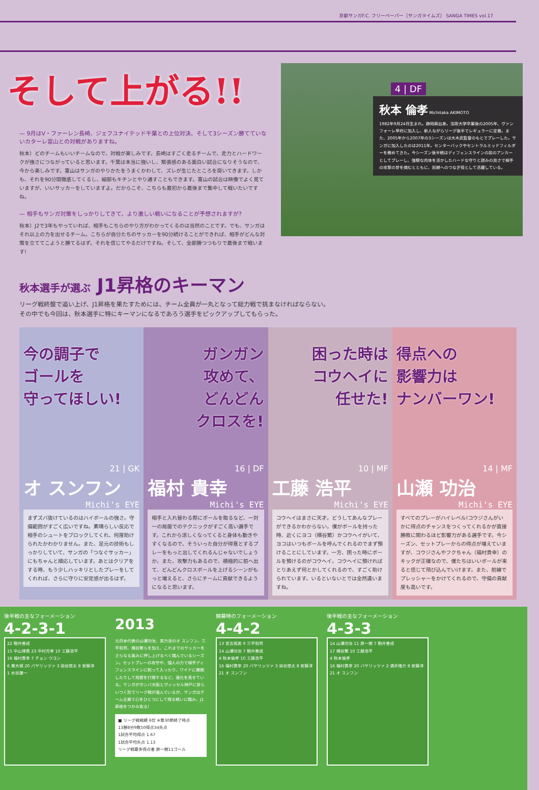京都サンガF.C. フリーペーパー［サンガタイムズ］ SANGA TIMES vol.17
そして上がる!!
— 9月はV・ファーレン長崎、ジェフユナイテッド千葉との上位対決、そして3シーズン勝てていないカターレ富山との対戦がありますね。
秋本）どのチームもいいチームなので、対戦が楽しみです。長崎はすごく走るチームで、走力とハードワークが強さにつながっていると思います。千葉は本当に強いし、緊張感のある面白い試合になりそうなので、今から楽しみです。富山はサンガのやりかたをうまくかわして、ズレが生じたところを突いてきます。しかも、それを90分間徹底してくるし、細部もキチンとやり通すこともできます。富山の試合は映像でよく見ていますが、いいサッカーをしていますよ。だからこそ、こちらも最初から最後まで集中して戦いたいですね。
— 相手もサンガ対策をしっかりしてきて、より激しい戦いになることが予想されますが?
秋本）J2で3年もやっていれば、相手もこちらのやり方がわかってくるのは当然のことです。でも、サンガはそれ以上の力を出せるチーム。こちらが自分たちのサッカーを90分続けることができれば、相手がどんな対策を立ててこようと勝てるはず。それを信じてやるだけですね。そして、全部勝つつもりで最後まで戦います!
4 | DF
秋本 倫孝 Michitaka AKIMOTO
1982年9月24日生まれ。静岡県出身。法政大学卒業後の2005年、ヴァンフォーレ甲府に加入し、新人ながらリーグ後半でレギュラーに定着。また、2005年から2007年の3シーズンは大木武監督のもとでプレーした。サンガに加入したのは2011年。センターバックやセントラルミッドフィルダーを務めてきた。今シーズン後半戦はディフェンスラインの前のアンカーとしてプレーし、強靭な肉体を活かしたハードな守りと読みの良さで相手の攻撃の芽を摘むとともに、前線へのつなぎ役として活躍している。
秋本選手が選ぶ J1昇格のキーマン
リーグ戦終盤で追い上げ、J1昇格を果たすためには、チーム全員が一丸となって総力戦で挑まなければならない。
その中でも今回は、秋本選手に特にキーマンになるであろう選手をピックアップしてもらった。
今の調子で
ゴールを
守ってほしい!
21 | GK
オ スンフン
Michi's EYE
まずズバ抜けているのはハイボールの強さ。守備範囲がすごく広いですね。素晴らしい反応で相手のシュートをブロックしてくれ、何度助けられたかわかりません。また、足元の技術もしっかりしていて、サンガの「つなぐサッカー」にもちゃんと順応しています。あとはクリアをする時、もう少しハッキリとしたプレーをしてくれれば、さらに守りに安定感が出るはず。
ガンガン
攻めて、
どんどん
クロスを!
16 | DF
福村 貴幸
Michi's EYE
相手と入れ替わる際にボールを取るなど、一対一の局面でのテクニックがすごく高い選手です。これから涼しくなってくると身体も動きやすくなるので、そういった自分が得意とするプレーをもっと出してくれるんじゃないでしょうか。また、攻撃力もあるので、積極的に前へ出て、どんどんクロスボールを上げるシーンがもっと増えると、さらにチームに貢献できるようになると思います。
困った時は
コウヘイに
任せた!
10 | MF
工藤 浩平
Michi's EYE
コウヘイはまさに天才。どうしてあんなプレーができるかわからない。僕がボールを持った時、近くにヨコ（横谷繁）かコウヘイがいて、ヨコはいつもボールを呼んでくれるのでまず預けることにしています。一方、困った時にボールを預けるのがコウヘイ。コウヘイに預ければとりあえず何とかしてくれるので、すごく助けられています。いるといないとでは全然違いますね。
得点への
影響力は
ナンバーワン!
14 | MF
山瀬 功治
Michi's EYE
すべてのプレーがハイレベル!コウジさんがいかに得点のチャンスをつくってくれるかが直接勝敗に関わるほど影響力がある選手です。今シーズン、セットプレーからの得点が増えていますが、コウジさんやフクちゃん（福村貴幸）のキックが正確なので、僕たちはいいボールが来ると信じて飛び込んでいけます。また、前線でプレッシャーをかけてくれるので、守備の貢献度も高いです。
後半戦の主なフォーメーション
4-2-3-1
22 駒井善成
15 中山博貴 23 中村充孝 10 工藤浩平
16 福村貴幸 7 チョン ウヨン
6 黄大城 20 バヤリッツァ 3 染谷悠太 8 安藤淳
1 水谷雄一
2013
元日本代表の山瀬功治、実力派のオ スンフン、三平和司、横谷繁らを加え、これまでのサッカーをさらなる高みに押し上げるべく臨んでいるシーズン。セットプレーの攻守や、個人の力で相手ディフェンスラインに割って入ったり、ワイドに展開したりして局面を打開するなど、進化を見せている。サンガがガンバ大阪とヴィッセル神戸に食らいつく形でリーグ戦が進んでいるが、サンガはチーム全員で心をひとつにして残る戦いに臨み、J1昇格をつかみ取る!
■ リーグ戦戦績 6位 ※第30節終了時点
13勝8分9敗50得点34失点
1試合平均得点 1.67
1試合平均失点 1.13
リーグ戦最多得点者 原一樹11ゴール
開幕時のフォーメーション
4-4-2
13 宮吉拓実 9 三平和司
14 山瀬功治 7 駒井善成
4 秋本倫孝 10 工藤浩平
16 福村貴幸 20 バヤリッツァ 3 染谷悠太 8 安藤淳
21 オ スンフン
後半戦の主なフォーメーション
4-3-3
14 山瀬功治 11 原一樹 7 駒井善成
17 横谷繁 10 工藤浩平
4 秋本倫孝
16 福村貴幸 20 バヤリッツァ 2 酒井隆介 8 安藤淳
21 オ スンフン